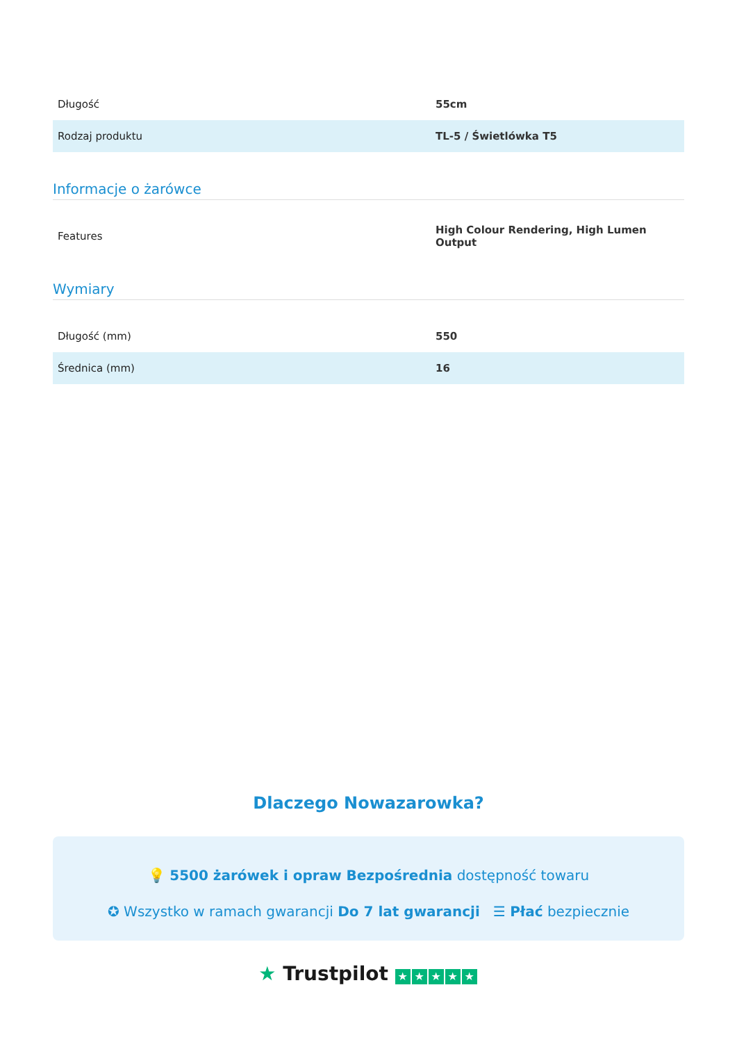| Długość | 55cm |
| Rodzaj produktu | TL-5 / Świetlówka T5 |
Informacje o żarówce
| Features | High Colour Rendering, High Lumen Output |
Wymiary
| Długość (mm) | 550 |
| Średnica (mm) | 16 |
Dlaczego Nowazarowka?
💡 5500 żarówek i opraw Bezpośrednia dostępność towaru
✪ Wszystko w ramach gwarancji Do 7 lat gwarancji ☰ Płać bezpiecznie
★ Trustpilot ★ ★ ★ ★ ★